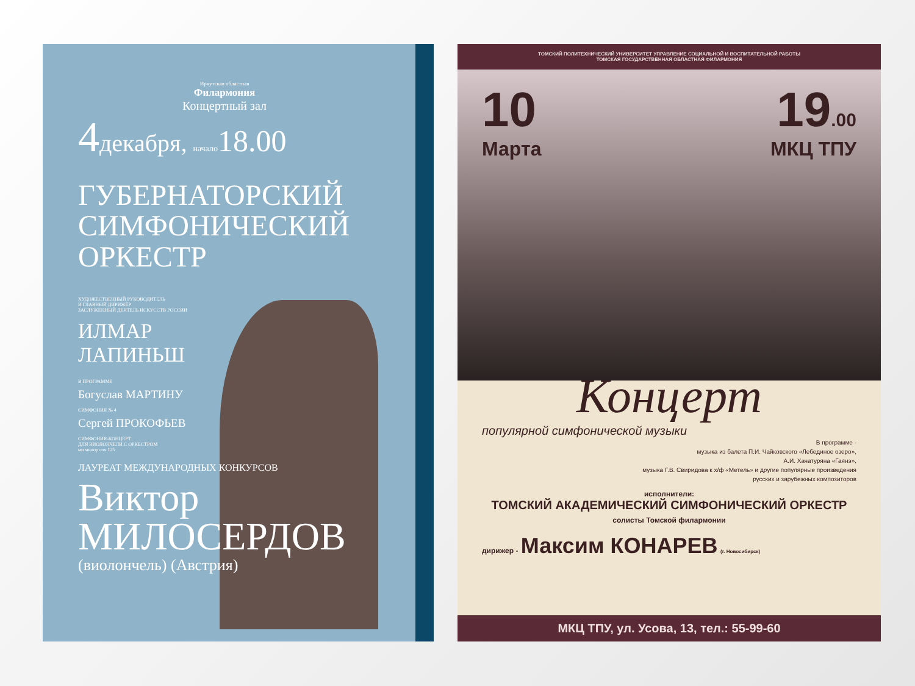Иркутская областная
Филармония
Концертный зал
4декабря, начало 18.00
ГУБЕРНАТОРСКИЙ
СИМФОНИЧЕСКИЙ
ОРКЕСТР
ХУДОЖЕСТВЕННЫЙ РУКОВОДИТЕЛЬ
И ГЛАВНЫЙ ДИРИЖЁР
ЗАСЛУЖЕННЫЙ ДЕЯТЕЛЬ ИСКУССТВ РОССИИ
ИЛМАР
ЛАПИНЬШ
В ПРОГРАММЕ
Богуслав МАРТИНУ
СИМФОНИЯ № 4
Сергей ПРОКОФЬЕВ
СИМФОНИЯ-КОНЦЕРТ
ДЛЯ ВИОЛОНЧЕЛИ С ОРКЕСТРОМ
ми минор соч.125
ЛАУРЕАТ МЕЖДУНАРОДНЫХ КОНКУРСОВ
Виктор
МИЛОСЕРДОВ
(виолончель) (Австрия)
ТОМСКИЙ ПОЛИТЕХНИЧЕСКИЙ УНИВЕРСИТЕТ УПРАВЛЕНИЕ СОЦИАЛЬНОЙ И ВОСПИТАТЕЛЬНОЙ РАБОТЫ
ТОМСКАЯ ГОСУДАРСТВЕННАЯ ОБЛАСТНАЯ ФИЛАРМОНИЯ
10
Марта
19.00
МКЦ ТПУ
Концерт
популярной симфонической музыки
В программе -
музыка из балета П.И. Чайковского «Лебединое озеро»,
А.И. Хачатуряна «Гаянэ»,
музыка Г.В. Свиридова к х/ф «Метель» и другие популярные произведения
русских и зарубежных композиторов
исполнители:
ТОМСКИЙ АКАДЕМИЧЕСКИЙ СИМФОНИЧЕСКИЙ ОРКЕСТР
солисты Томской филармонии
дирижер - Максим КОНАРЕВ (г. Новосибирск)
МКЦ ТПУ, ул. Усова, 13, тел.: 55-99-60